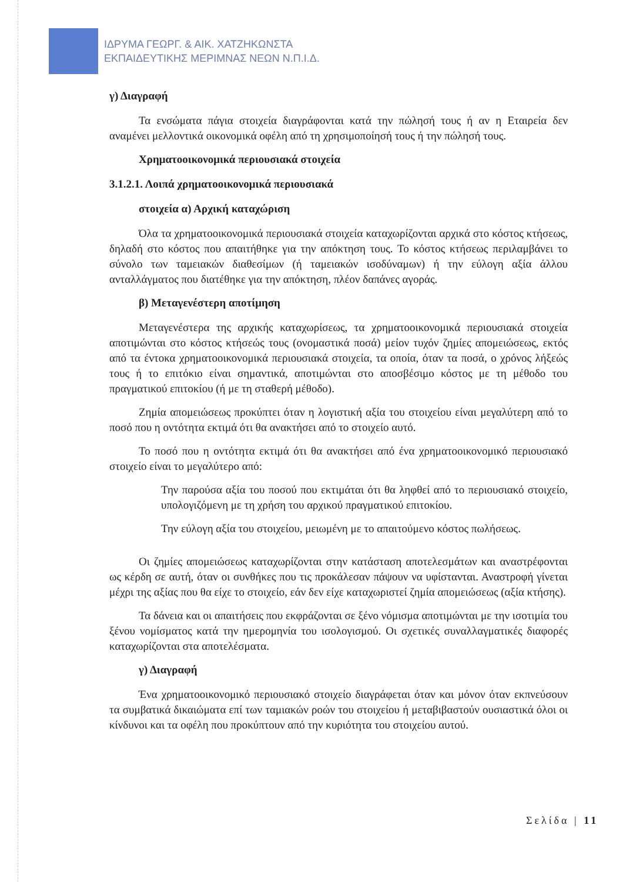ΙΔΡΥΜΑ ΓΕΩΡΓ. & ΑΙΚ. ΧΑΤΖΗΚΩΝΣΤΑ
ΕΚΠΑΙΔΕΥΤΙΚΗΣ ΜΕΡΙΜΝΑΣ ΝΕΩΝ Ν.Π.Ι.Δ.
γ) Διαγραφή
Τα ενσώματα πάγια στοιχεία διαγράφονται κατά την πώλησή τους ή αν η Εταιρεία δεν αναμένει μελλοντικά οικονομικά οφέλη από τη χρησιμοποίησή τους ή την πώλησή τους.
Χρηματοοικονομικά περιουσιακά στοιχεία
3.1.2.1. Λοιπά χρηματοοικονομικά περιουσιακά
στοιχεία α) Αρχική καταχώριση
Όλα τα χρηματοοικονομικά περιουσιακά στοιχεία καταχωρίζονται αρχικά στο κόστος κτήσεως, δηλαδή στο κόστος που απαιτήθηκε για την απόκτηση τους. Το κόστος κτήσεως περιλαμβάνει το σύνολο των ταμειακών διαθεσίμων (ή ταμειακών ισοδύναμων) ή την εύλογη αξία άλλου ανταλλάγματος που διατέθηκε για την απόκτηση, πλέον δαπάνες αγοράς.
β) Μεταγενέστερη αποτίμηση
Μεταγενέστερα της αρχικής καταχωρίσεως, τα χρηματοοικονομικά περιουσιακά στοιχεία αποτιμώνται στο κόστος κτήσεώς τους (ονομαστικά ποσά) μείον τυχόν ζημίες απομειώσεως, εκτός από τα έντοκα χρηματοοικονομικά περιουσιακά στοιχεία, τα οποία, όταν τα ποσά, ο χρόνος λήξεώς τους ή το επιτόκιο είναι σημαντικά, αποτιμώνται στο αποσβέσιμο κόστος με τη μέθοδο του πραγματικού επιτοκίου (ή με τη σταθερή μέθοδο).
Ζημία απομειώσεως προκύπτει όταν η λογιστική αξία του στοιχείου είναι μεγαλύτερη από το ποσό που η οντότητα εκτιμά ότι θα ανακτήσει από το στοιχείο αυτό.
Το ποσό που η οντότητα εκτιμά ότι θα ανακτήσει από ένα χρηματοοικονομικό περιουσιακό στοιχείο είναι το μεγαλύτερο από:
Την παρούσα αξία του ποσού που εκτιμάται ότι θα ληφθεί από το περιουσιακό στοιχείο, υπολογιζόμενη με τη χρήση του αρχικού πραγματικού επιτοκίου.
Την εύλογη αξία του στοιχείου, μειωμένη με το απαιτούμενο κόστος πωλήσεως.
Οι ζημίες απομειώσεως καταχωρίζονται στην κατάσταση αποτελεσμάτων και αναστρέφονται ως κέρδη σε αυτή, όταν οι συνθήκες που τις προκάλεσαν πάψουν να υφίστανται. Αναστροφή γίνεται μέχρι της αξίας που θα είχε το στοιχείο, εάν δεν είχε καταχωριστεί ζημία απομειώσεως (αξία κτήσης).
Τα δάνεια και οι απαιτήσεις που εκφράζονται σε ξένο νόμισμα αποτιμώνται με την ισοτιμία του ξένου νομίσματος κατά την ημερομηνία του ισολογισμού. Οι σχετικές συναλλαγματικές διαφορές καταχωρίζονται στα αποτελέσματα.
γ) Διαγραφή
Ένα χρηματοοικονομικό περιουσιακό στοιχείο διαγράφεται όταν και μόνον όταν εκπνεύσουν τα συμβατικά δικαιώματα επί των ταμιακών ροών του στοιχείου ή μεταβιβαστούν ουσιαστικά όλοι οι κίνδυνοι και τα οφέλη που προκύπτουν από την κυριότητα του στοιχείου αυτού.
Σελίδα | 11